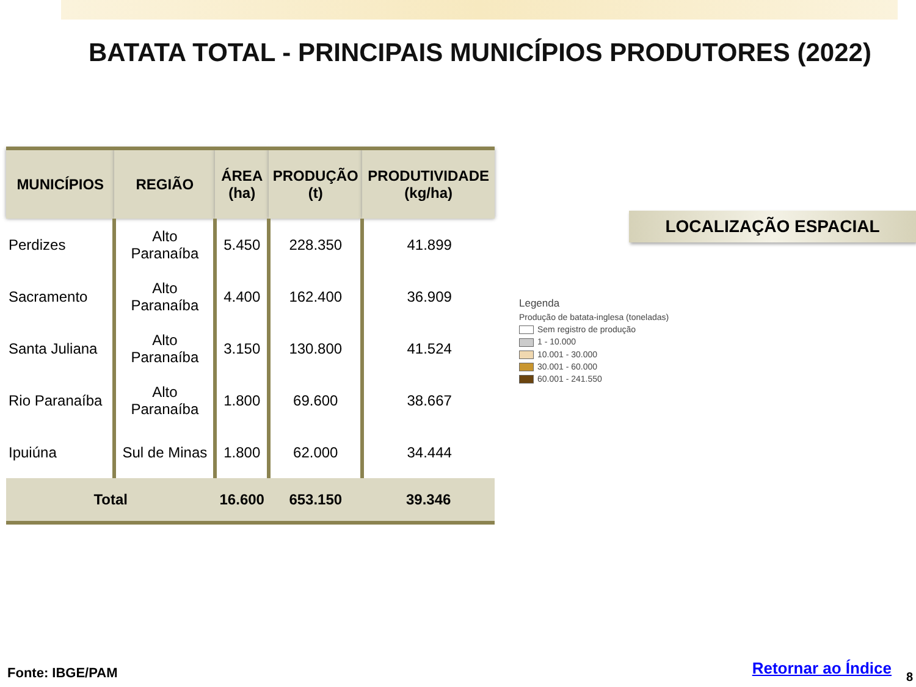BATATA TOTAL - PRINCIPAIS MUNICÍPIOS PRODUTORES (2022)
| MUNICÍPIOS | REGIÃO | ÁREA (ha) | PRODUÇÃO (t) | PRODUTIVIDADE (kg/ha) |
| --- | --- | --- | --- | --- |
| Perdizes | Alto Paranaíba | 5.450 | 228.350 | 41.899 |
| Sacramento | Alto Paranaíba | 4.400 | 162.400 | 36.909 |
| Santa Juliana | Alto Paranaíba | 3.150 | 130.800 | 41.524 |
| Rio Paranaíba | Alto Paranaíba | 1.800 | 69.600 | 38.667 |
| Ipuiúna | Sul de Minas | 1.800 | 62.000 | 34.444 |
| Total | | 16.600 | 653.150 | 39.346 |
LOCALIZAÇÃO ESPACIAL
Legenda
Produção de batata-inglesa (toneladas)
Sem registro de produção
1 - 10.000
10.001 - 30.000
30.001 - 60.000
60.001 - 241.550
Fonte: IBGE/PAM Retornar ao Índice 8